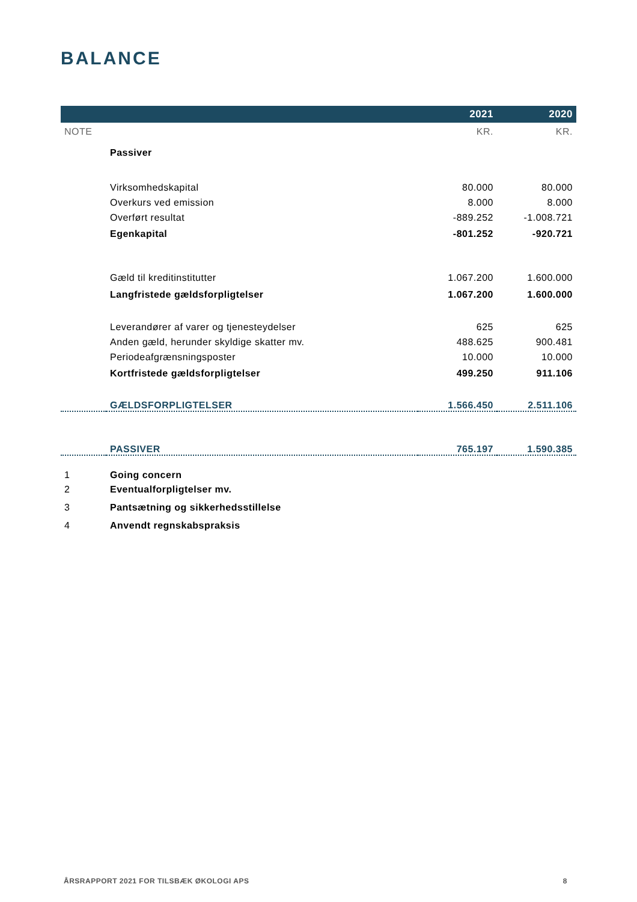BALANCE
| | | 2021 | 2020 |
| --- | --- | --- | --- |
| NOTE | | KR. | KR. |
| | Passiver | | |
| | Virksomhedskapital | 80.000 | 80.000 |
| | Overkurs ved emission | 8.000 | 8.000 |
| | Overført resultat | -889.252 | -1.008.721 |
| | Egenkapital | -801.252 | -920.721 |
| | Gæld til kreditinstitutter | 1.067.200 | 1.600.000 |
| | Langfristede gældsforpligtelser | 1.067.200 | 1.600.000 |
| | Leverandører af varer og tjenesteydelser | 625 | 625 |
| | Anden gæld, herunder skyldige skatter mv. | 488.625 | 900.481 |
| | Periodeafgrænsningsposter | 10.000 | 10.000 |
| | Kortfristede gældsforpligtelser | 499.250 | 911.106 |
| | GÆLDSFORPLIGTELSER | 1.566.450 | 2.511.106 |
| | PASSIVER | 765.197 | 1.590.385 |
| 1 | Going concern | | |
| 2 | Eventualforpligtelser mv. | | |
| 3 | Pantsætning og sikkerhedsstillelse | | |
| 4 | Anvendt regnskabspraksis | | |
ÅRSRAPPORT 2021 FOR TILSBÆK ØKOLOGI APS 8